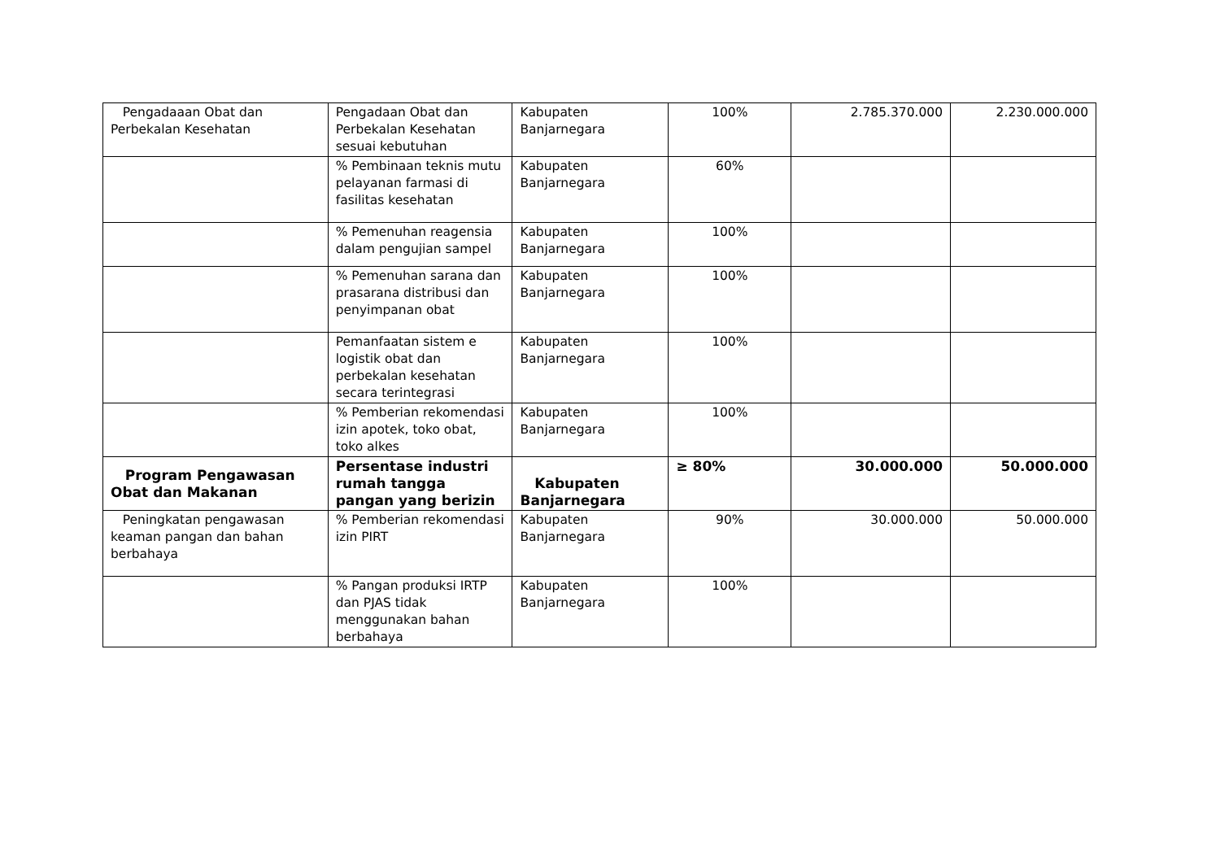| Pengadaaan Obat dan Perbekalan Kesehatan | Pengadaan Obat dan Perbekalan Kesehatan sesuai kebutuhan | Kabupaten Banjarnegara | 100% | 2.785.370.000 | 2.230.000.000 |
| | % Pembinaan teknis mutu pelayanan farmasi di fasilitas kesehatan | Kabupaten Banjarnegara | 60% | | |
| | % Pemenuhan reagensia dalam pengujian sampel | Kabupaten Banjarnegara | 100% | | |
| | % Pemenuhan sarana dan prasarana distribusi dan penyimpanan obat | Kabupaten Banjarnegara | 100% | | |
| | Pemanfaatan sistem e logistik obat dan perbekalan kesehatan secara terintegrasi | Kabupaten Banjarnegara | 100% | | |
| | % Pemberian rekomendasi izin apotek, toko obat, toko alkes | Kabupaten Banjarnegara | 100% | | |
| Program Pengawasan Obat dan Makanan | Persentase industri rumah tangga pangan yang berizin | Kabupaten Banjarnegara | ≥ 80% | 30.000.000 | 50.000.000 |
| Peningkatan pengawasan keaman pangan dan bahan berbahaya | % Pemberian rekomendasi izin PIRT | Kabupaten Banjarnegara | 90% | 30.000.000 | 50.000.000 |
| | % Pangan produksi IRTP dan PJAS tidak menggunakan bahan berbahaya | Kabupaten Banjarnegara | 100% | | |